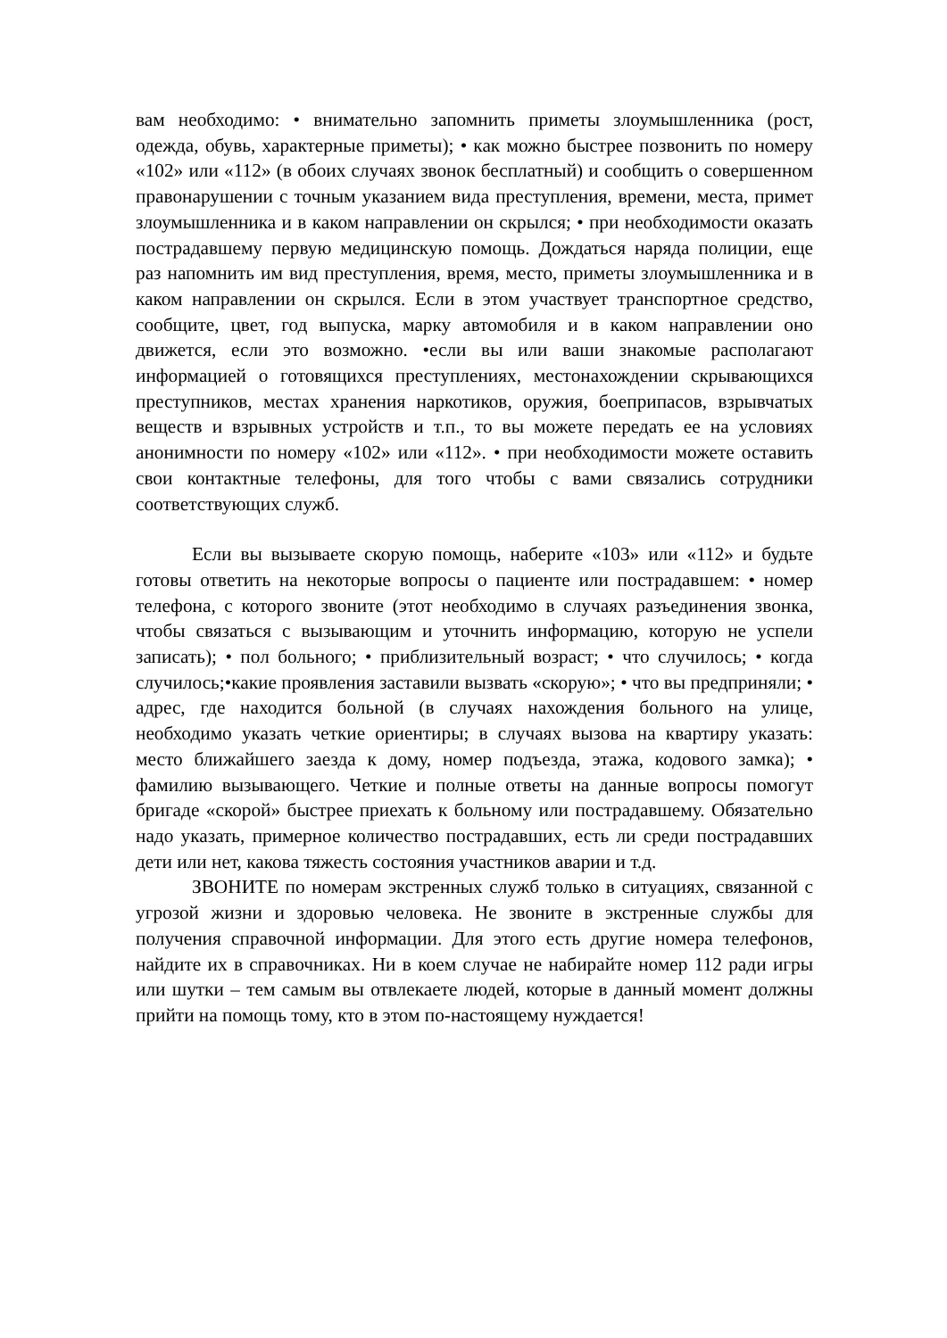вам необходимо: • внимательно запомнить приметы злоумышленника (рост, одежда, обувь, характерные приметы); • как можно быстрее позвонить по номеру «102» или «112» (в обоих случаях звонок бесплатный) и сообщить о совершенном правонарушении с точным указанием вида преступления, времени, места, примет злоумышленника и в каком направлении он скрылся; • при необходимости оказать пострадавшему первую медицинскую помощь. Дождаться наряда полиции, еще раз напомнить им вид преступления, время, место, приметы злоумышленника и в каком направлении он скрылся. Если в этом участвует транспортное средство, сообщите, цвет, год выпуска, марку автомобиля и в каком направлении оно движется, если это возможно. •если вы или ваши знакомые располагают информацией о готовящихся преступлениях, местонахождении скрывающихся преступников, местах хранения наркотиков, оружия, боеприпасов, взрывчатых веществ и взрывных устройств и т.п., то вы можете передать ее на условиях анонимности по номеру «102» или «112». • при необходимости можете оставить свои контактные телефоны, для того чтобы с вами связались сотрудники соответствующих служб.
Если вы вызываете скорую помощь, наберите «103» или «112» и будьте готовы ответить на некоторые вопросы о пациенте или пострадавшем: • номер телефона, с которого звоните (этот необходимо в случаях разъединения звонка, чтобы связаться с вызывающим и уточнить информацию, которую не успели записать); • пол больного; • приблизительный возраст; • что случилось; • когда случилось;•какие проявления заставили вызвать «скорую»; • что вы предприняли; • адрес, где находится больной (в случаях нахождения больного на улице, необходимо указать четкие ориентиры; в случаях вызова на квартиру указать: место ближайшего заезда к дому, номер подъезда, этажа, кодового замка); • фамилию вызывающего. Четкие и полные ответы на данные вопросы помогут бригаде «скорой» быстрее приехать к больному или пострадавшему. Обязательно надо указать, примерное количество пострадавших, есть ли среди пострадавших дети или нет, какова тяжесть состояния участников аварии и т.д.
ЗВОНИТЕ по номерам экстренных служб только в ситуациях, связанной с угрозой жизни и здоровью человека. Не звоните в экстренные службы для получения справочной информации. Для этого есть другие номера телефонов, найдите их в справочниках. Ни в коем случае не набирайте номер 112 ради игры или шутки – тем самым вы отвлекаете людей, которые в данный момент должны прийти на помощь тому, кто в этом по-настоящему нуждается!